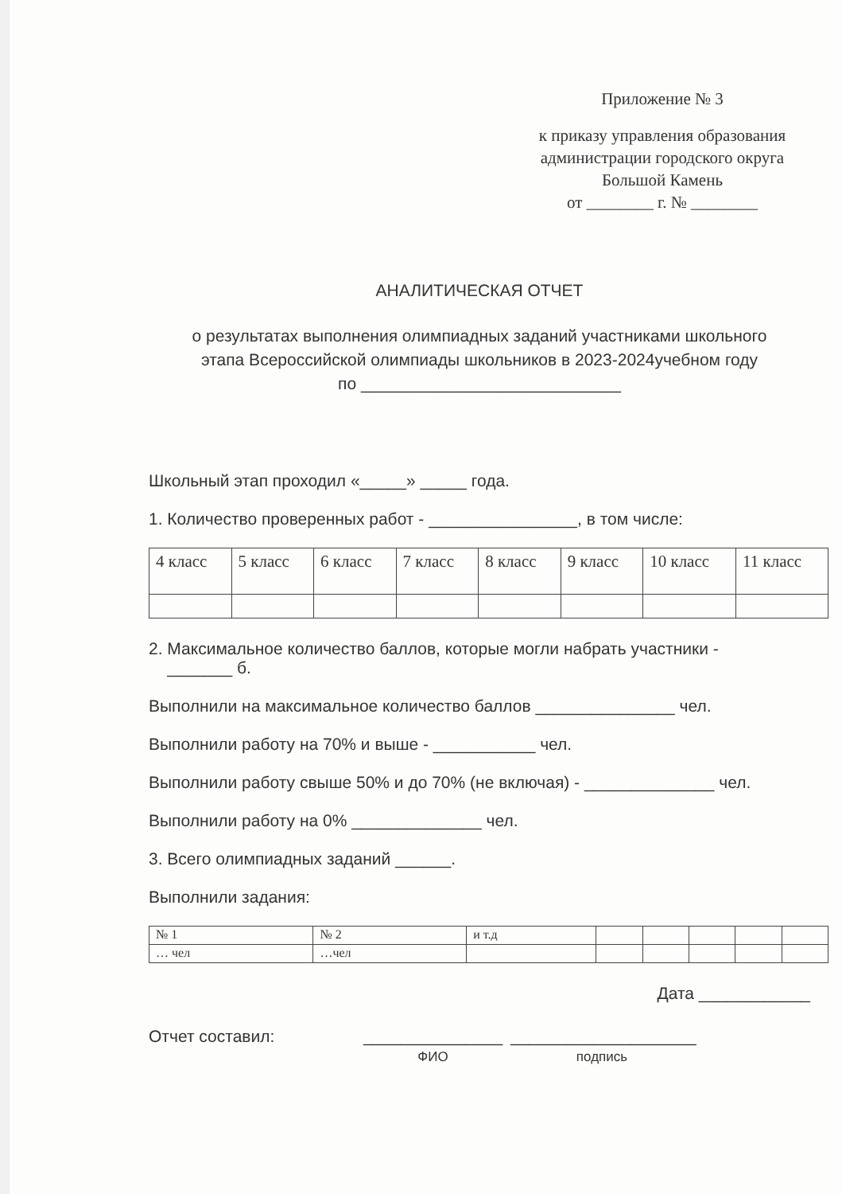Приложение № 3
к приказу управления образования
администрации городского округа
Большой Камень
от ________ г. № ________
АНАЛИТИЧЕСКАЯ ОТЧЕТ
о результатах выполнения олимпиадных заданий участниками школьного
этапа Всероссийской олимпиады школьников в 2023-2024учебном году
по ____________________________
Школьный этап проходил «_____» _____ года.
1. Количество проверенных работ - ________________, в том числе:
| 4 класс | 5 класс | 6 класс | 7 класс | 8 класс | 9 класс | 10 класс | 11 класс |
2. Максимальное количество баллов, которые могли набрать участники -
_______ б.
Выполнили на максимальное количество баллов _______________ чел.
Выполнили работу на 70% и выше - ___________ чел.
Выполнили работу свыше 50% и до 70% (не включая) - ______________ чел.
Выполнили работу на 0% ______________ чел.
3. Всего олимпиадных заданий ______.
Выполнили задания:
| № 1 | № 2 | и т.д | | | | | |
| … чел | …чел | | | | | | |
Дата ____________
Отчет составил: _______________
ФИО
____________________
подпись